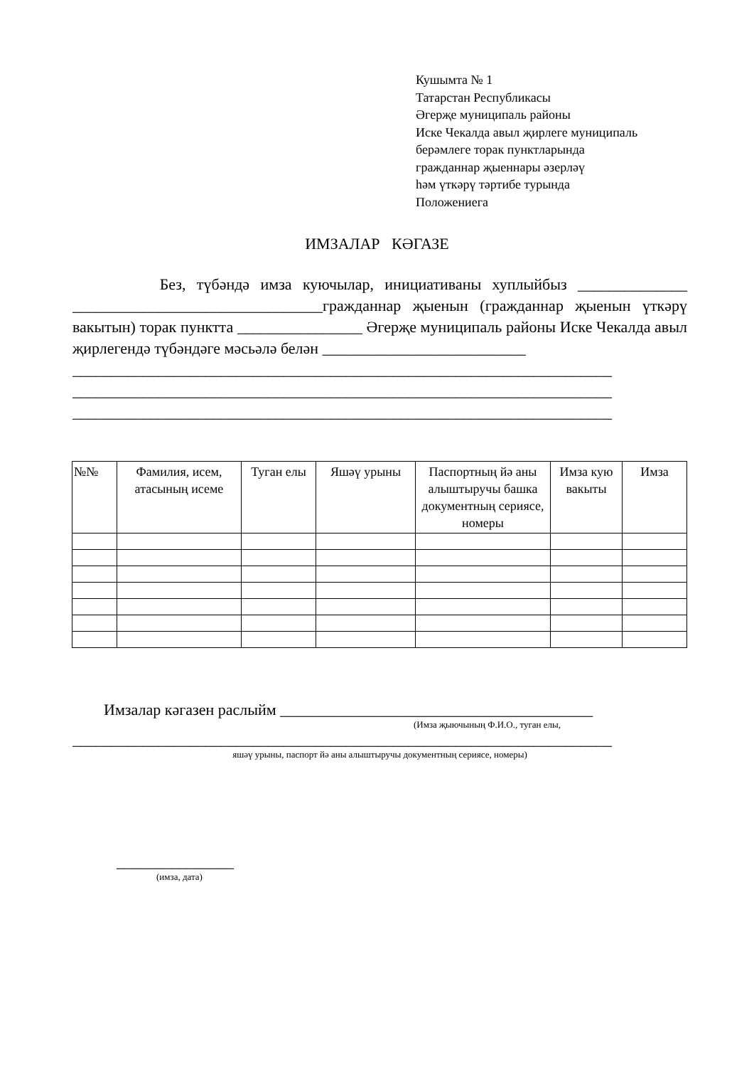Кушымта № 1
Татарстан Республикасы
Әгерҗе муниципаль районы
Иске Чекалда авыл җирлеге муниципаль
берәмлеге торак пунктларында
гражданнар җыеннары әзерләү
һәм үткәрү тәртибе турында
Положениега
ИМЗАЛАР КӘГАЗЕ
Без, түбәндә имза куючылар, инициативаны хуплыйбыз ______________ ________________________________гражданнар җыенын (гражданнар җыенын үткәрү вакытын) торак пунктта ________________ Әгерҗе муниципаль районы Иске Чекалда авыл җирлегендә түбәндәге мәсьәлә белән __________________________
_____________________________________________________________________
_____________________________________________________________________
_____________________________________________________________________
| №№ | Фамилия, исем, атасының исеме | Туган елы | Яшәү урыны | Паспортның йә аны алыштыручы башка документның сериясе, номеры | Имза кую вакыты | Имза |
| --- | --- | --- | --- | --- | --- | --- |
Имзалар кәгазен раслыйм ________________________________________
(Имза җыючының Ф.И.О., туган елы,
_____________________________________________________________________
яшәү урыны, паспорт йә аны алыштыручы документның сериясе, номеры)
_______________
(имза, дата)